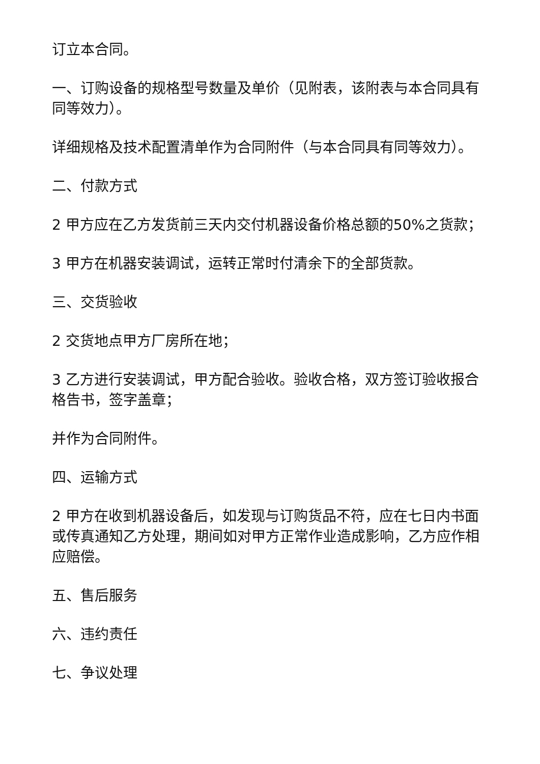订立本合同。
一、订购设备的规格型号数量及单价（见附表，该附表与本合同具有同等效力）。
详细规格及技术配置清单作为合同附件（与本合同具有同等效力）。
二、付款方式
2 甲方应在乙方发货前三天内交付机器设备价格总额的50%之货款；
3 甲方在机器安装调试，运转正常时付清余下的全部货款。
三、交货验收
2 交货地点甲方厂房所在地；
3 乙方进行安装调试，甲方配合验收。验收合格，双方签订验收报合格告书，签字盖章；
并作为合同附件。
四、运输方式
2 甲方在收到机器设备后，如发现与订购货品不符，应在七日内书面或传真通知乙方处理，期间如对甲方正常作业造成影响，乙方应作相应赔偿。
五、售后服务
六、违约责任
七、争议处理